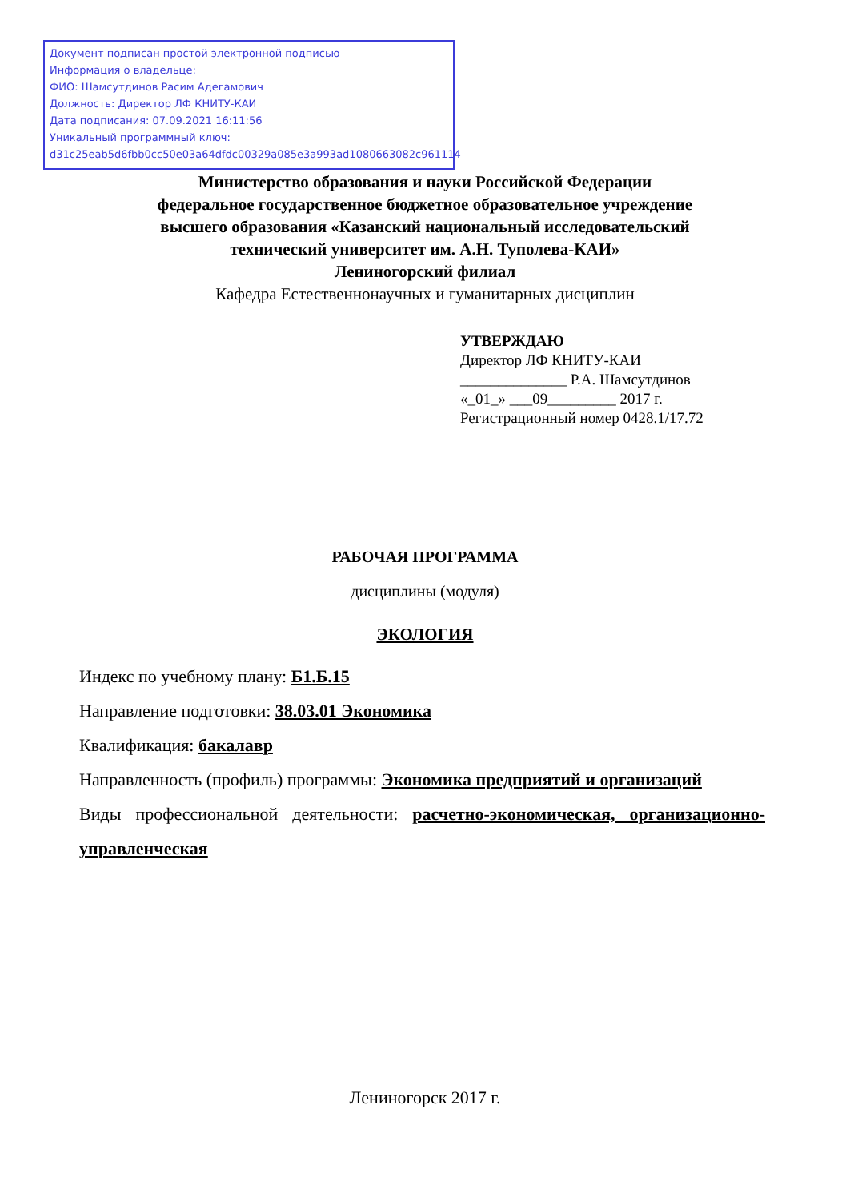Документ подписан простой электронной подписью
Информация о владельце:
ФИО: Шамсутдинов Расим Адегамович
Должность: Директор ЛФ КНИТУ-КАИ
Дата подписания: 07.09.2021 16:11:56
Уникальный программный ключ:
d31c25eab5d6fbb0cc50e03a64dfdc00329a085e3a993ad1080663082c961114
Министерство образования и науки Российской Федерации
федеральное государственное бюджетное образовательное учреждение
высшего образования «Казанский национальный исследовательский
технический университет им. А.Н. Туполева-КАИ»
Лениногорский филиал
Кафедра Естественнонаучных и гуманитарных дисциплин
УТВЕРЖДАЮ
Директор ЛФ КНИТУ-КАИ
______________ Р.А. Шамсутдинов
«_01_» ___09_________ 2017 г.
Регистрационный номер 0428.1/17.72
РАБОЧАЯ ПРОГРАММА
дисциплины (модуля)
ЭКОЛОГИЯ
Индекс по учебному плану: Б1.Б.15
Направление подготовки: 38.03.01 Экономика
Квалификация: бакалавр
Направленность (профиль) программы: Экономика предприятий и организаций
Виды профессиональной деятельности: расчетно-экономическая, организационно-управленческая
Лениногорск 2017 г.